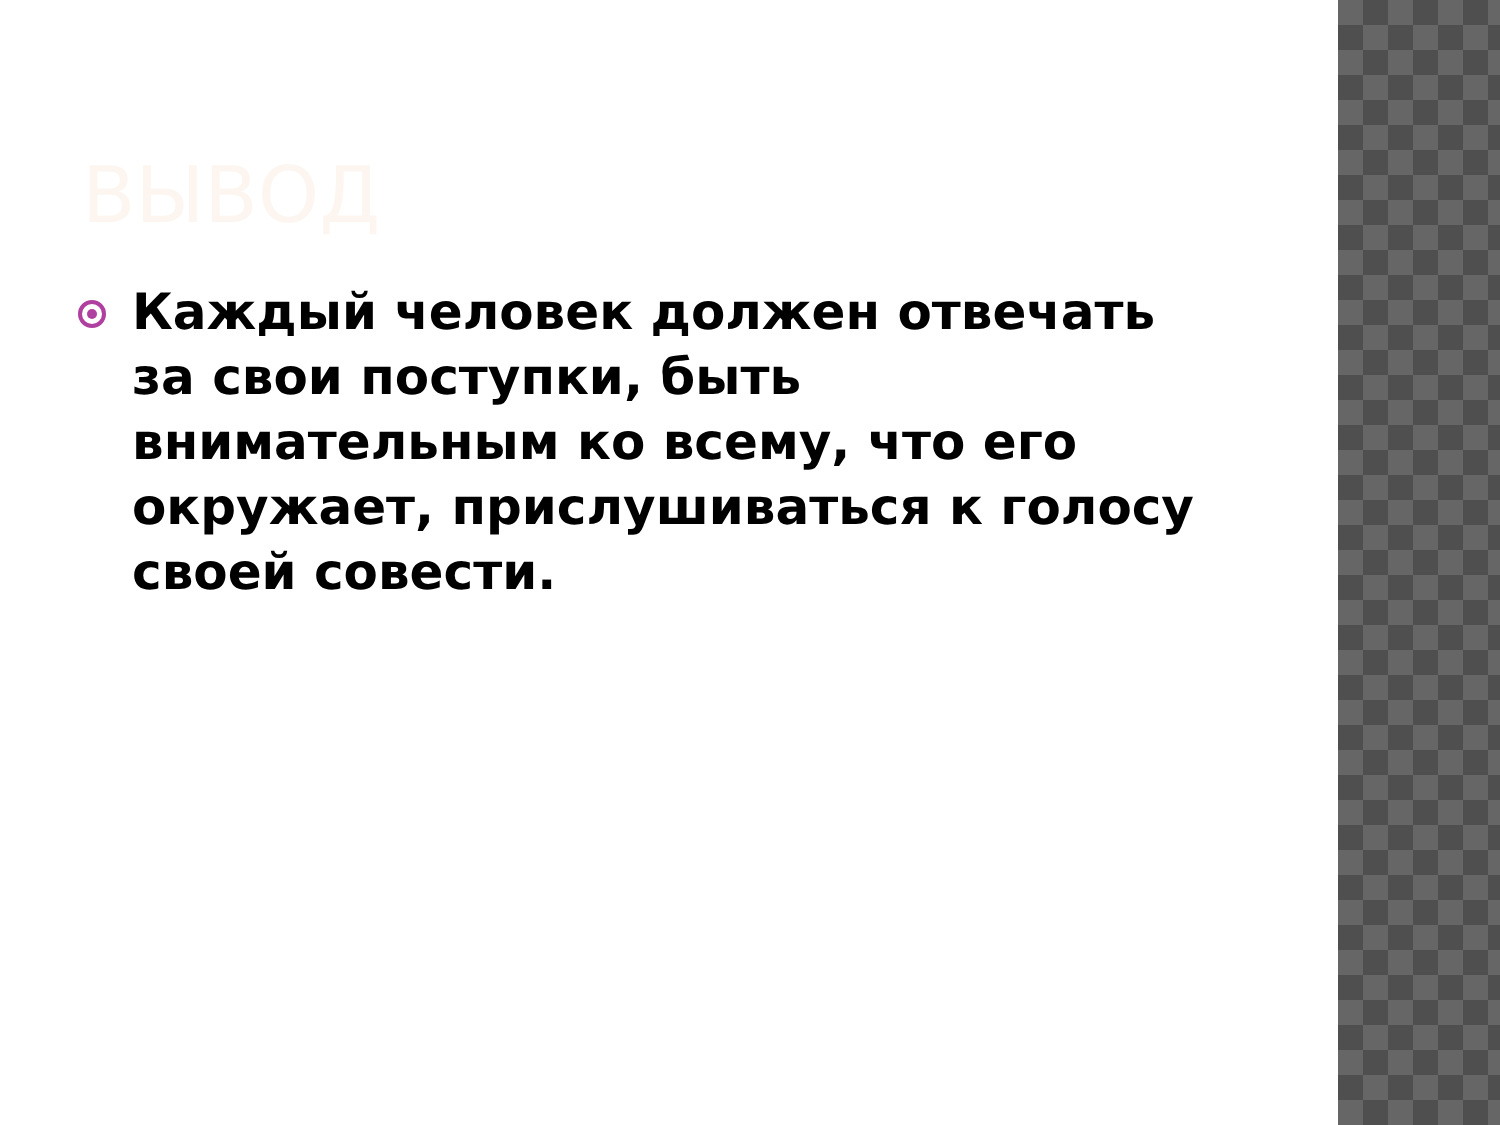ВЫВОД
Каждый человек должен отвечать за свои поступки, быть внимательным ко всему, что его окружает, прислушиваться к голосу своей совести.